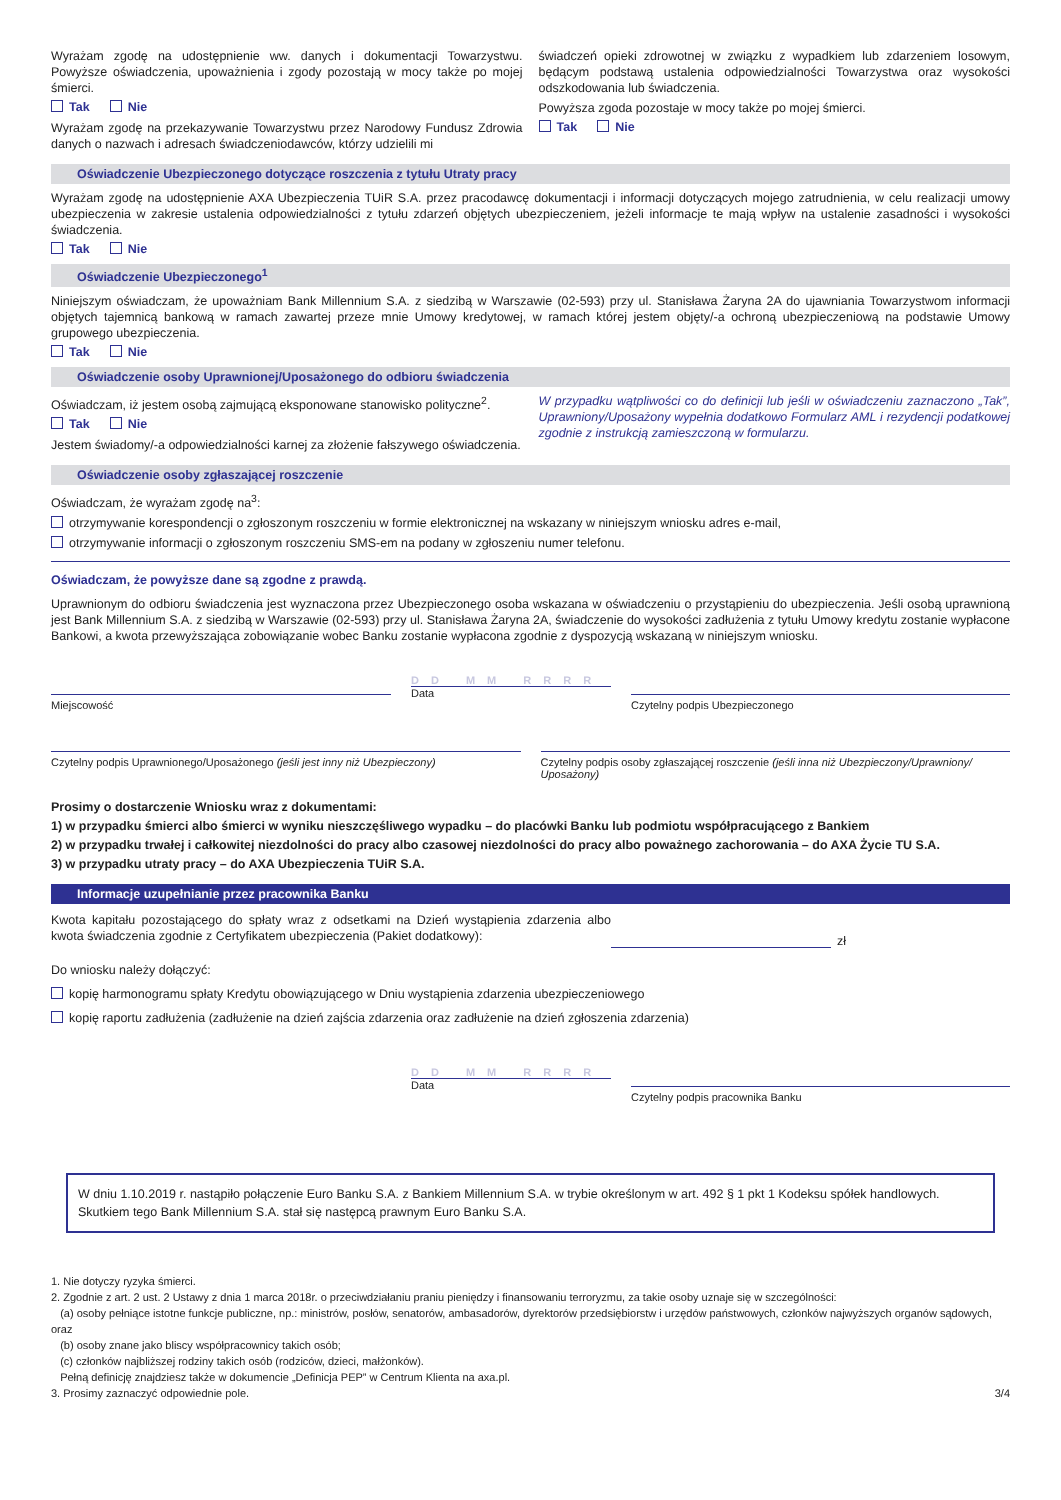Wyrażam zgodę na udostępnienie ww. danych i dokumentacji Towarzystwu. Powyższe oświadczenia, upoważnienia i zgody pozostają w mocy także po mojej śmierci.
Tak Nie
Wyrażam zgodę na przekazywanie Towarzystwu przez Narodowy Fundusz Zdrowia danych o nazwach i adresach świadczeniodawców, którzy udzielili mi
świadczeń opieki zdrowotnej w związku z wypadkiem lub zdarzeniem losowym, będącym podstawą ustalenia odpowiedzialności Towarzystwa oraz wysokości odszkodowania lub świadczenia.
Powyższa zgoda pozostaje w mocy także po mojej śmierci.
Tak Nie
Oświadczenie Ubezpieczonego dotyczące roszczenia z tytułu Utraty pracy
Wyrażam zgodę na udostępnienie AXA Ubezpieczenia TUiR S.A. przez pracodawcę dokumentacji i informacji dotyczących mojego zatrudnienia, w celu realizacji umowy ubezpieczenia w zakresie ustalenia odpowiedzialności z tytułu zdarzeń objętych ubezpieczeniem, jeżeli informacje te mają wpływ na ustalenie zasadności i wysokości świadczenia.
Tak Nie
Oświadczenie Ubezpieczonego<sup>1</sup>
Niniejszym oświadczam, że upoważniam Bank Millennium S.A. z siedzibą w Warszawie (02-593) przy ul. Stanisława Żaryna 2A do ujawniania Towarzystwom informacji objętych tajemnicą bankową w ramach zawartej przeze mnie Umowy kredytowej, w ramach której jestem objęty/-a ochroną ubezpieczeniową na podstawie Umowy grupowego ubezpieczenia.
Tak Nie
Oświadczenie osoby Uprawnionej/Uposażonego do odbioru świadczenia
Oświadczam, iż jestem osobą zajmującą eksponowane stanowisko polityczne<sup>2</sup>.
Tak Nie
Jestem świadomy/-a odpowiedzialności karnej za złożenie fałszywego oświadczenia.
W przypadku wątpliwości co do definicji lub jeśli w oświadczeniu zaznaczono „Tak”, Uprawniony/Uposażony wypełnia dodatkowo Formularz AML i rezydencji podatkowej zgodnie z instrukcją zamieszczoną w formularzu.
Oświadczenie osoby zgłaszającej roszczenie
Oświadczam, że wyrażam zgodę na<sup>3</sup>:
otrzymywanie korespondencji o zgłoszonym roszczeniu w formie elektronicznej na wskazany w niniejszym wniosku adres e-mail,
otrzymywanie informacji o zgłoszonym roszczeniu SMS-em na podany w zgłoszeniu numer telefonu.
Oświadczam, że powyższe dane są zgodne z prawdą.
Uprawnionym do odbioru świadczenia jest wyznaczona przez Ubezpieczonego osoba wskazana w oświadczeniu o przystąpieniu do ubezpieczenia. Jeśli osobą uprawnioną jest Bank Millennium S.A. z siedzibą w Warszawie (02-593) przy ul. Stanisława Żaryna 2A, świadczenie do wysokości zadłużenia z tytułu Umowy kredytu zostanie wypłacone Bankowi, a kwota przewyższająca zobowiązanie wobec Banku zostanie wypłacona zgodnie z dyspozycją wskazaną w niniejszym wniosku.
Miejscowość
DD MM RRRR
Data
Czytelny podpis Ubezpieczonego
Czytelny podpis Uprawnionego/Uposażonego (jeśli jest inny niż Ubezpieczony)
Czytelny podpis osoby zgłaszającej roszczenie (jeśli inna niż Ubezpieczony/Uprawniony/ Uposażony)
Prosimy o dostarczenie Wniosku wraz z dokumentami:
1) w przypadku śmierci albo śmierci w wyniku nieszczęśliwego wypadku – do placówki Banku lub podmiotu współpracującego z Bankiem
2) w przypadku trwałej i całkowitej niezdolności do pracy albo czasowej niezdolności do pracy albo poważnego zachorowania – do AXA Życie TU S.A.
3) w przypadku utraty pracy – do AXA Ubezpieczenia TUiR S.A.
Informacje uzupełnianie przez pracownika Banku
Kwota kapitału pozostającego do spłaty wraz z odsetkami na Dzień wystąpienia zdarzenia albo kwota świadczenia zgodnie z Certyfikatem ubezpieczenia (Pakiet dodatkowy):
zł
Do wniosku należy dołączyć:
kopię harmonogramu spłaty Kredytu obowiązującego w Dniu wystąpienia zdarzenia ubezpieczeniowego
kopię raportu zadłużenia (zadłużenie na dzień zajścia zdarzenia oraz zadłużenie na dzień zgłoszenia zdarzenia)
DD MM RRRR
Data
Czytelny podpis pracownika Banku
W dniu 1.10.2019 r. nastąpiło połączenie Euro Banku S.A. z Bankiem Millennium S.A. w trybie określonym w art. 492 § 1 pkt 1 Kodeksu spółek handlowych. Skutkiem tego Bank Millennium S.A. stał się następcą prawnym Euro Banku S.A.
1. Nie dotyczy ryzyka śmierci.
2. Zgodnie z art. 2 ust. 2 Ustawy z dnia 1 marca 2018r. o przeciwdziałaniu praniu pieniędzy i finansowaniu terroryzmu, za takie osoby uznaje się w szczególności:
(a) osoby pełniące istotne funkcje publiczne, np.: ministrów, posłów, senatorów, ambasadorów, dyrektorów przedsiębiorstw i urzędów państwowych, członków najwyższych organów sądowych, oraz
(b) osoby znane jako bliscy współpracownicy takich osób;
(c) członków najbliższej rodziny takich osób (rodziców, dzieci, małżonków).
Pełną definicję znajdziesz także w dokumencie „Definicja PEP” w Centrum Klienta na axa.pl.
3. Prosimy zaznaczyć odpowiednie pole. 3/4